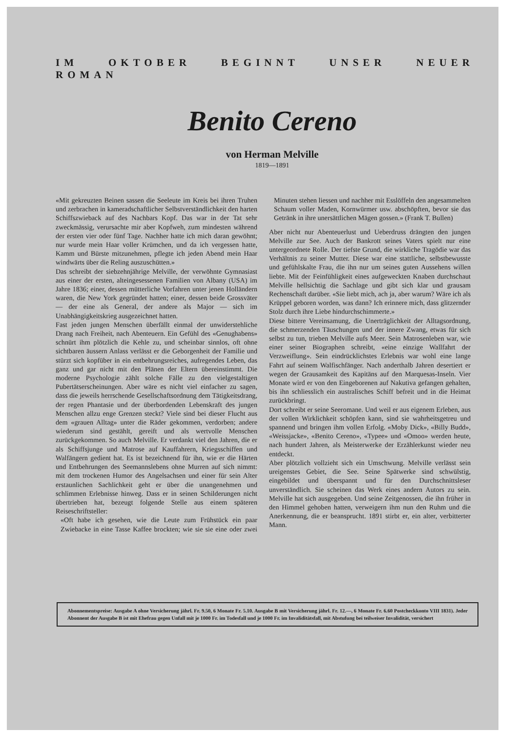IM OKTOBER BEGINNT UNSER NEUER ROMAN
Benito Cereno
von Herman Melville
1819—1891
«Mit gekreuzten Beinen sassen die Seeleute im Kreis bei ihren Truhen und zerbrachen in kameradschaftlicher Selbstverständlichkeit den harten Schiffszwieback auf des Nachbars Kopf. Das war in der Tat sehr zweckmässig, verursachte mir aber Kopfweh, zum mindesten während der ersten vier oder fünf Tage. Nachher hatte ich mich daran gewöhnt; nur wurde mein Haar voller Krümchen, und da ich vergessen hatte, Kamm und Bürste mitzunehmen, pflegte ich jeden Abend mein Haar windwärts über die Reling auszuschütten.»
Das schreibt der siebzehnjährige Melville, der verwöhnte Gymnasiast aus einer der ersten, alteingesessenen Familien von Albany (USA) im Jahre 1836; einer, dessen mütterliche Vorfahren unter jenen Holländern waren, die New York gegründet hatten; einer, dessen beide Grossväter — der eine als General, der andere als Major — sich im Unabhängigkeitskrieg ausgezeichnet hatten.
Fast jeden jungen Menschen überfällt einmal der unwiderstehliche Drang nach Freiheit, nach Abenteuern. Ein Gefühl des «Genughabens» schnürt ihm plötzlich die Kehle zu, und scheinbar sinnlos, oft ohne sichtbaren äussern Anlass verlässt er die Geborgenheit der Familie und stürzt sich kopfüber in ein entbehrungsreiches, aufregendes Leben, das ganz und gar nicht mit den Plänen der Eltern übereinstimmt. Die moderne Psychologie zählt solche Fälle zu den vielgestaltigen Pubertätserscheinungen. Aber wäre es nicht viel einfacher zu sagen, dass die jeweils herrschende Gesellschaftsordnung dem Tätigkeitsdrang, der regen Phantasie und der überbordenden Lebenskraft des jungen Menschen allzu enge Grenzen steckt? Viele sind bei dieser Flucht aus dem «grauen Alltag» unter die Räder gekommen, verdorben; andere wiederum sind gestählt, gereift und als wertvolle Menschen zurückgekommen. So auch Melville. Er verdankt viel den Jahren, die er als Schiffsjunge und Matrose auf Kauffahrern, Kriegsschiffen und Walfängern gedient hat. Es ist bezeichnend für ihn, wie er die Härten und Entbehrungen des Seemannslebens ohne Murren auf sich nimmt: mit dem trockenen Humor des Angelsachsen und einer für sein Alter erstaunlichen Sachlichkeit geht er über die unangenehmen und schlimmen Erlebnisse hinweg. Dass er in seinen Schilderungen nicht übertrieben hat, bezeugt folgende Stelle aus einem späteren Reiseschriftsteller:
«Oft habe ich gesehen, wie die Leute zum Frühstück ein paar Zwiebacke in eine Tasse Kaffee brockten; wie sie sie eine oder zwei Minuten stehen liessen und nachher mit Esslöffeln den angesammelten Schaum voller Maden, Kornwürmer usw. abschöpften, bevor sie das Getränk in ihre unersättlichen Mägen gossen.» (Frank T. Bullen)
Aber nicht nur Abenteuerlust und Ueberdruss drängten den jungen Melville zur See. Auch der Bankrott seines Vaters spielt nur eine untergeordnete Rolle. Der tiefste Grund, die wirkliche Tragödie war das Verhältnis zu seiner Mutter. Diese war eine stattliche, selbstbewusste und gefühlskalte Frau, die ihn nur um seines guten Aussehens willen liebte. Mit der Feinfühligkeit eines aufgeweckten Knaben durchschaut Melville hellsichtig die Sachlage und gibt sich klar und grausam Rechenschaft darüber. «Sie liebt mich, ach ja, aber warum? Wäre ich als Krüppel geboren worden, was dann? Ich erinnere mich, dass glitzernder Stolz durch ihre Liebe hindurchschimmerte.»
Diese bittere Vereinsamung, die Unerträglichkeit der Alltagsordnung, die schmerzenden Täuschungen und der innere Zwang, etwas für sich selbst zu tun, trieben Melville aufs Meer. Sein Matrosenleben war, wie einer seiner Biographen schreibt, «eine einzige Wallfahrt der Verzweiflung». Sein eindrücklichstes Erlebnis war wohl eine lange Fahrt auf seinem Walfischfänger. Nach anderthalb Jahren desertiert er wegen der Grausamkeit des Kapitäns auf den Marquesas-Inseln. Vier Monate wird er von den Eingeborenen auf Nakutiva gefangen gehalten, bis ihn schliesslich ein australisches Schiff befreit und in die Heimat zurückbringt.
Dort schreibt er seine Seeromane. Und weil er aus eigenem Erleben, aus der vollen Wirklichkeit schöpfen kann, sind sie wahrheitsgetreu und spannend und bringen ihm vollen Erfolg. «Moby Dick», «Billy Budd», «Weissjacke», «Benito Cereno», «Typee» und «Omoo» werden heute, nach hundert Jahren, als Meisterwerke der Erzählerkunst wieder neu entdeckt.
Aber plötzlich vollzieht sich ein Umschwung. Melville verlässt sein ureigenstes Gebiet, die See. Seine Spätwerke sind schwülstig, eingebildet und überspannt und für den Durchschnittsleser unverständlich. Sie scheinen das Werk eines andern Autors zu sein. Melville hat sich ausgegeben. Und seine Zeitgenossen, die ihn früher in den Himmel gehoben hatten, verweigern ihm nun den Ruhm und die Anerkennung, die er beansprucht. 1891 stirbt er, ein alter, verbitterter Mann.
Abonnementspreise: Ausgabe A ohne Versicherung jährl. Fr. 9.50, 6 Monate Fr. 5.10. Ausgabe B mit Versicherung jährl. Fr. 12.—, 6 Monate Fr. 6.60 Postcheckkonto VIII 1831). Jeder Abonnent der Ausgabe B ist mit Ehefrau gegen Unfall mit je 1000 Fr. im Todesfall und je 1000 Fr. im Invaliditätsfall, mit Abstufung bei teilweiser Invalidität, versichert